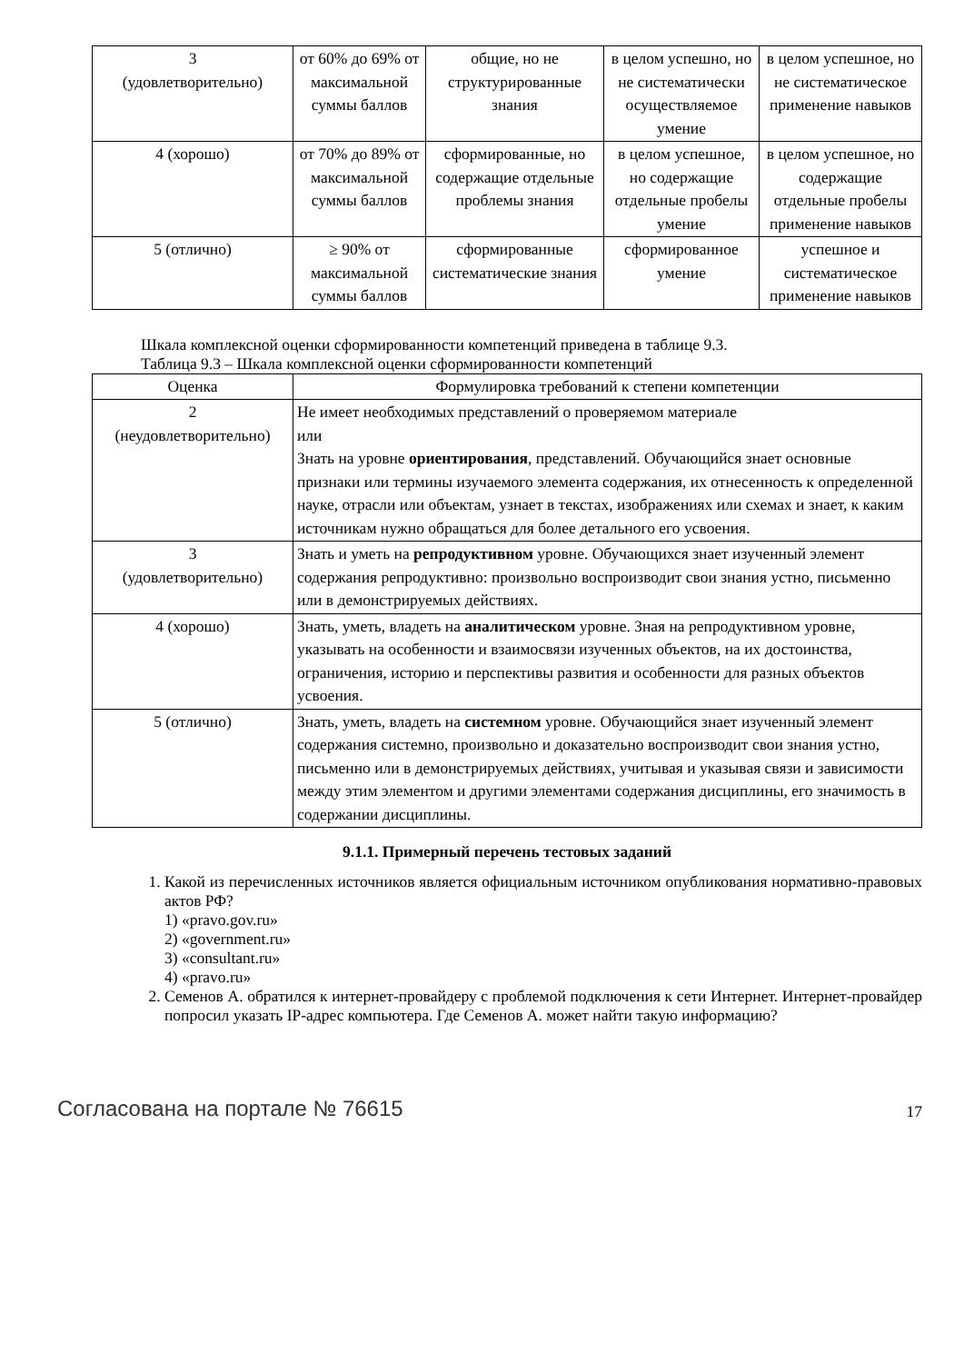| 3 (удовлетворительно) | от 60% до 69% от максимальной суммы баллов | общие, но не структурированные знания | в целом успешно, но не систематически осуществляемое умение | в целом успешное, но не систематическое применение навыков |
| 4 (хорошо) | от 70% до 89% от максимальной суммы баллов | сформированные, но содержащие отдельные проблемы знания | в целом успешное, но содержащие отдельные пробелы умение | в целом успешное, но содержащие отдельные пробелы применение навыков |
| 5 (отлично) | ≥ 90% от максимальной суммы баллов | сформированные систематические знания | сформированное умение | успешное и систематическое применение навыков |
Шкала комплексной оценки сформированности компетенций приведена в таблице 9.3.
Таблица 9.3 – Шкала комплексной оценки сформированности компетенций
| Оценка | Формулировка требований к степени компетенции |
| --- | --- |
| 2 (неудовлетворительно) | Не имеет необходимых представлений о проверяемом материале или Знать на уровне ориентирования , представлений. Обучающийся знает основные признаки или термины изучаемого элемента содержания, их отнесенность к определенной науке, отрасли или объектам, узнает в текстах, изображениях или схемах и знает, к каким источникам нужно обращаться для более детального его усвоения. |
| 3 (удовлетворительно) | Знать и уметь на репродуктивном уровне. Обучающихся знает изученный элемент содержания репродуктивно: произвольно воспроизводит свои знания устно, письменно или в демонстрируемых действиях. |
| 4 (хорошо) | Знать, уметь, владеть на аналитическом уровне. Зная на репродуктивном уровне, указывать на особенности и взаимосвязи изученных объектов, на их достоинства, ограничения, историю и перспективы развития и особенности для разных объектов усвоения. |
| 5 (отлично) | Знать, уметь, владеть на системном уровне. Обучающийся знает изученный элемент содержания системно, произвольно и доказательно воспроизводит свои знания устно, письменно или в демонстрируемых действиях, учитывая и указывая связи и зависимости между этим элементом и другими элементами содержания дисциплины, его значимость в содержании дисциплины. |
9.1.1. Примерный перечень тестовых заданий
1. Какой из перечисленных источников является официальным источником опубликования нормативно-правовых актов РФ?
1) «pravo.gov.ru»
2) «government.ru»
3) «consultant.ru»
4) «pravo.ru»
2. Семенов А. обратился к интернет-провайдеру с проблемой подключения к сети Интернет. Интернет-провайдер попросил указать IP-адрес компьютера. Где Семенов А. может найти такую информацию?
Согласована на портале № 76615 17